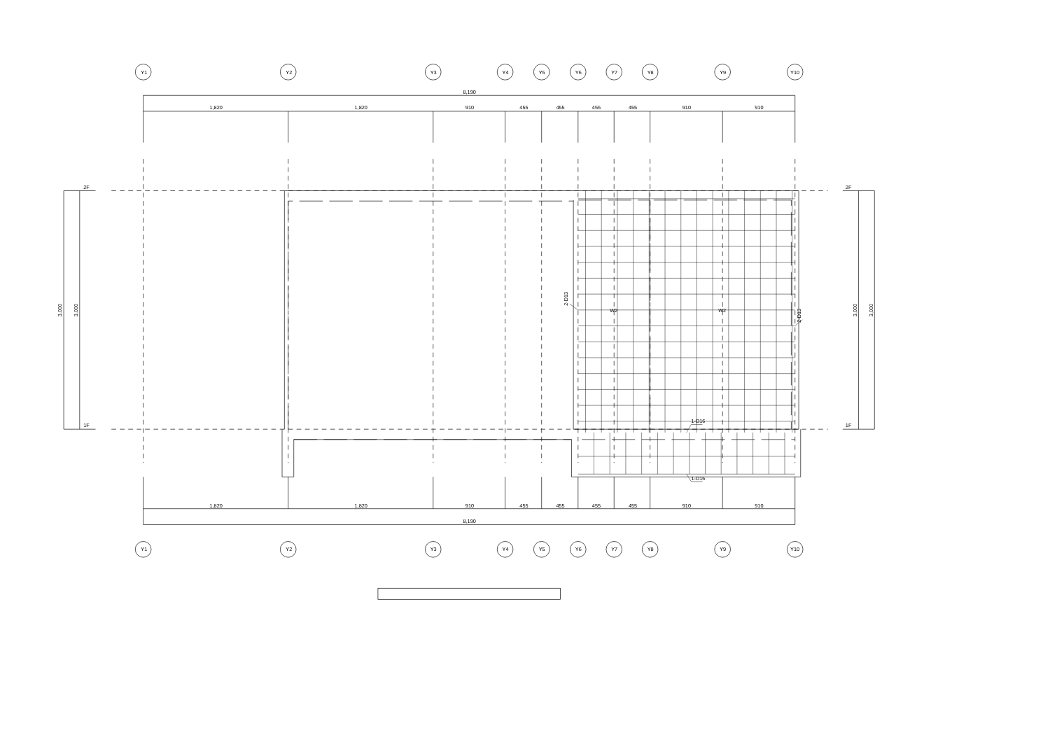Y1
Y2
Y3
Y4
Y5
Y6
Y7
Y8
Y9
Y10
8,190
1,820
1,820
910
455
455
455
455
910
910
2F
2F
3,000
3,000
2-D13
W2
W2
2-D13
3,000
3,000
1-D16
1F
1F
1-D16
1,820
1,820
910
455
455
455
455
910
910
8,190
Y1
Y2
Y3
Y4
Y5
Y6
Y7
Y8
Y9
Y10